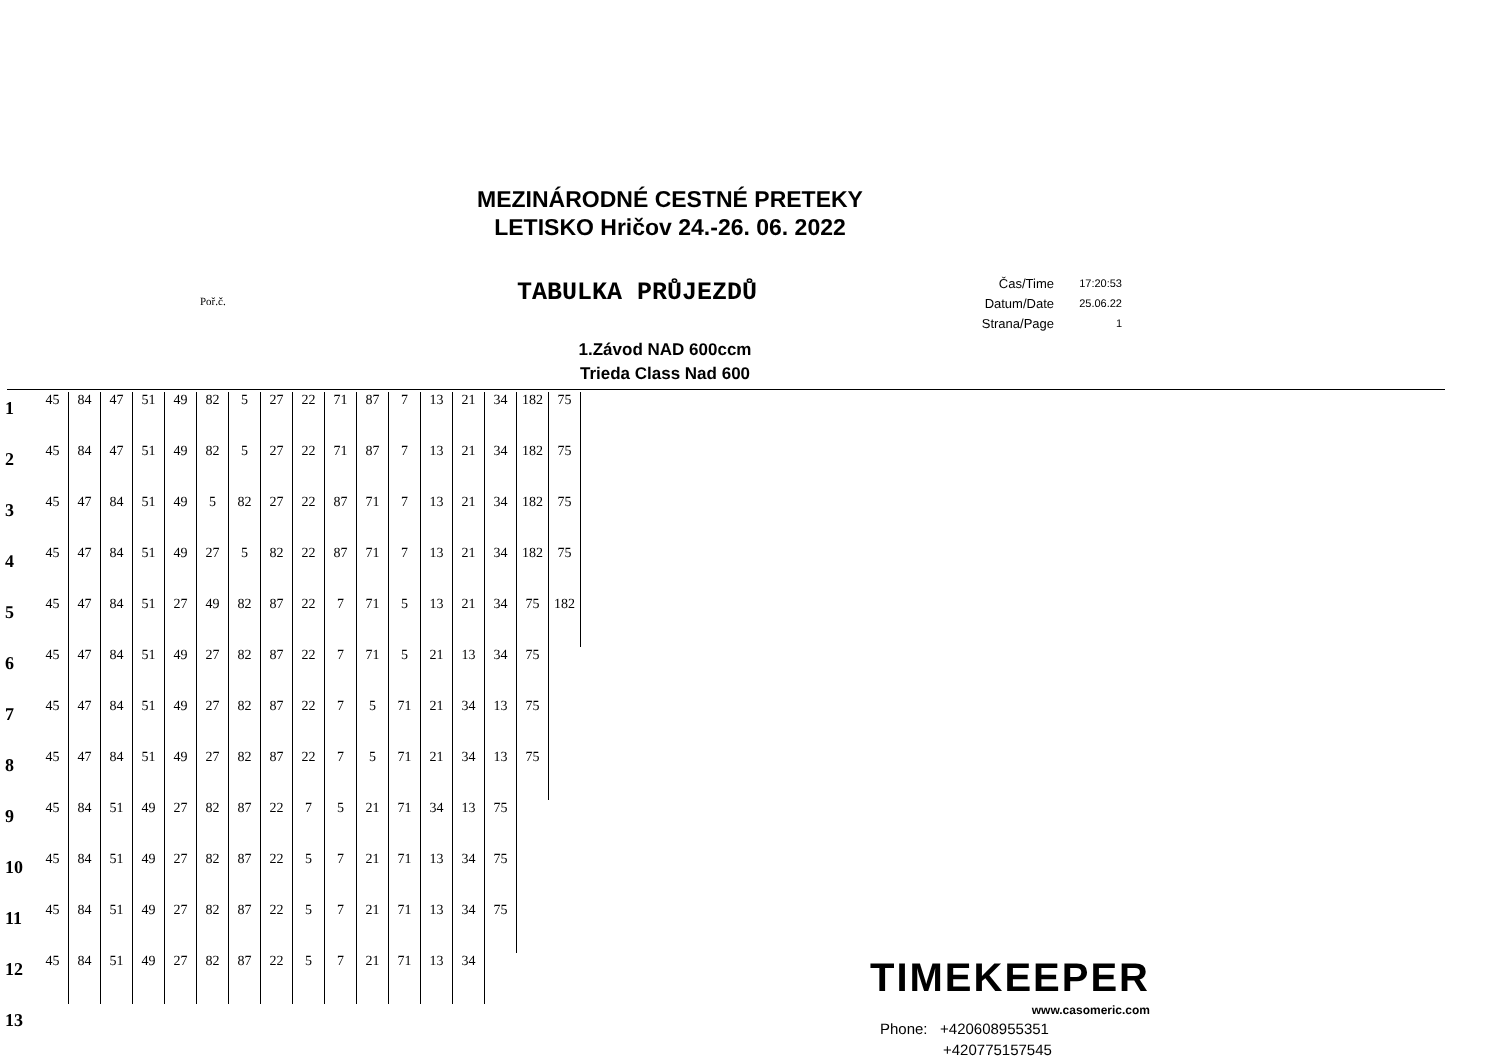MEZINÁRODNÉ CESTNÉ PRETEKY
LETISKO Hričov 24.-26. 06. 2022
Poř.č. TABULKA PRŮJEZDŮ
| Čas/Time | 17:20:53 |
| Datum/Date | 25.06.22 |
| Strana/Page | 1 |
1.Závod NAD 600ccm
Trieda Class Nad 600
| 1 | 45 | 84 | 47 | 51 | 49 | 82 | 5 | 27 | 22 | 71 | 87 | 7 | 13 | 21 | 34 | 182 | 75 |
| 2 | 45 | 84 | 47 | 51 | 49 | 82 | 5 | 27 | 22 | 71 | 87 | 7 | 13 | 21 | 34 | 182 | 75 |
| 3 | 45 | 47 | 84 | 51 | 49 | 5 | 82 | 27 | 22 | 87 | 71 | 7 | 13 | 21 | 34 | 182 | 75 |
| 4 | 45 | 47 | 84 | 51 | 49 | 27 | 5 | 82 | 22 | 87 | 71 | 7 | 13 | 21 | 34 | 182 | 75 |
| 5 | 45 | 47 | 84 | 51 | 27 | 49 | 82 | 87 | 22 | 7 | 71 | 5 | 13 | 21 | 34 | 75 | 182 |
| 6 | 45 | 47 | 84 | 51 | 49 | 27 | 82 | 87 | 22 | 7 | 71 | 5 | 21 | 13 | 34 | 75 | |
| 7 | 45 | 47 | 84 | 51 | 49 | 27 | 82 | 87 | 22 | 7 | 5 | 71 | 21 | 34 | 13 | 75 | |
| 8 | 45 | 47 | 84 | 51 | 49 | 27 | 82 | 87 | 22 | 7 | 5 | 71 | 21 | 34 | 13 | 75 | |
| 9 | 45 | 84 | 51 | 49 | 27 | 82 | 87 | 22 | 7 | 5 | 21 | 71 | 34 | 13 | 75 | | |
| 10 | 45 | 84 | 51 | 49 | 27 | 82 | 87 | 22 | 5 | 7 | 21 | 71 | 13 | 34 | 75 | | |
| 11 | 45 | 84 | 51 | 49 | 27 | 82 | 87 | 22 | 5 | 7 | 21 | 71 | 13 | 34 | 75 | | |
| 12 | 45 | 84 | 51 | 49 | 27 | 82 | 87 | 22 | 5 | 7 | 21 | 71 | 13 | 34 | | | |
| 13 | | | | | | | | | | | | | | | | | |
TIMEKEEPER
www.casomeric.com
Phone: +420608955351
+420775157545